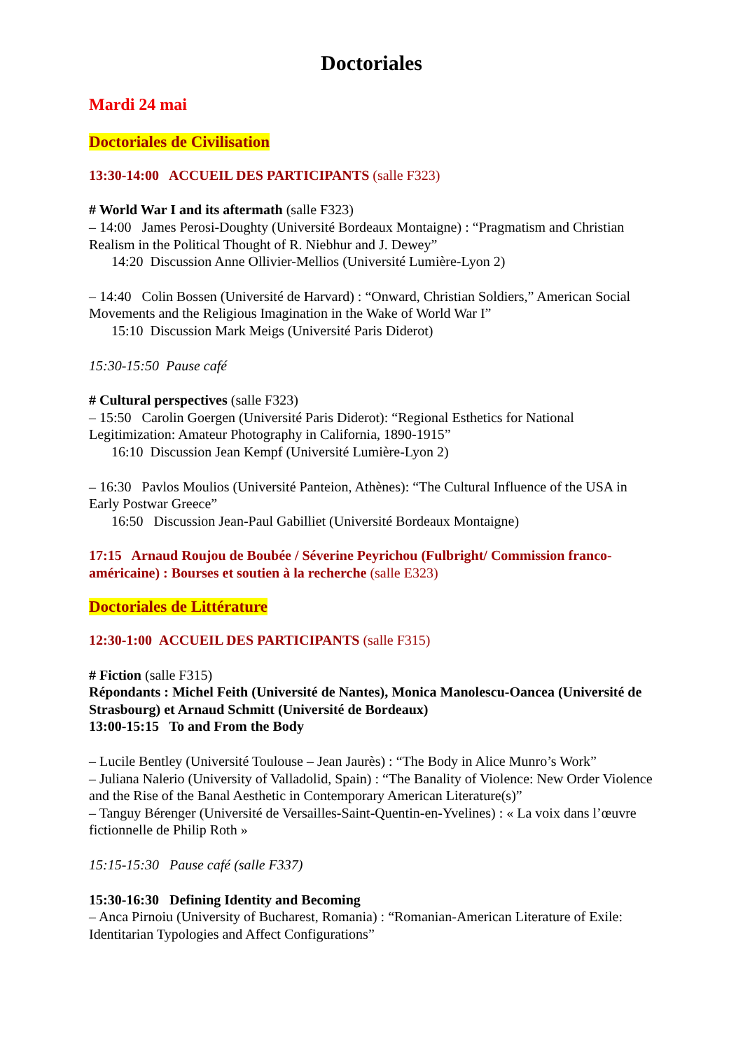Doctoriales
Mardi 24 mai
Doctoriales de Civilisation
13:30-14:00 ACCUEIL DES PARTICIPANTS (salle F323)
# World War I and its aftermath (salle F323)
– 14:00 James Perosi-Doughty (Université Bordeaux Montaigne) : “Pragmatism and Christian Realism in the Political Thought of R. Niebhur and J. Dewey”
14:20 Discussion Anne Ollivier-Mellios (Université Lumière-Lyon 2)
– 14:40 Colin Bossen (Université de Harvard) : “Onward, Christian Soldiers,” American Social Movements and the Religious Imagination in the Wake of World War I”
15:10 Discussion Mark Meigs (Université Paris Diderot)
15:30-15:50 Pause café
# Cultural perspectives (salle F323)
– 15:50 Carolin Goergen (Université Paris Diderot): “Regional Esthetics for National Legitimization: Amateur Photography in California, 1890-1915”
16:10 Discussion Jean Kempf (Université Lumière-Lyon 2)
– 16:30 Pavlos Moulios (Université Panteion, Athènes): “The Cultural Influence of the USA in Early Postwar Greece”
16:50 Discussion Jean-Paul Gabilliet (Université Bordeaux Montaigne)
17:15 Arnaud Roujou de Boubée / Séverine Peyrichou (Fulbright/ Commission franco-américaine) : Bourses et soutien à la recherche (salle E323)
Doctoriales de Littérature
12:30-1:00 ACCUEIL DES PARTICIPANTS (salle F315)
# Fiction (salle F315)
Répondants : Michel Feith (Université de Nantes), Monica Manolescu-Oancea (Université de Strasbourg) et Arnaud Schmitt (Université de Bordeaux)
13:00-15:15 To and From the Body
– Lucile Bentley (Université Toulouse – Jean Jaurès) : “The Body in Alice Munro’s Work”
– Juliana Nalerio (University of Valladolid, Spain) : “The Banality of Violence: New Order Violence and the Rise of the Banal Aesthetic in Contemporary American Literature(s)”
– Tanguy Bérenger (Université de Versailles-Saint-Quentin-en-Yvelines) : « La voix dans l’œuvre fictionnelle de Philip Roth »
15:15-15:30 Pause café (salle F337)
15:30-16:30 Defining Identity and Becoming
– Anca Pirnoiu (University of Bucharest, Romania) : “Romanian-American Literature of Exile: Identitarian Typologies and Affect Configurations”